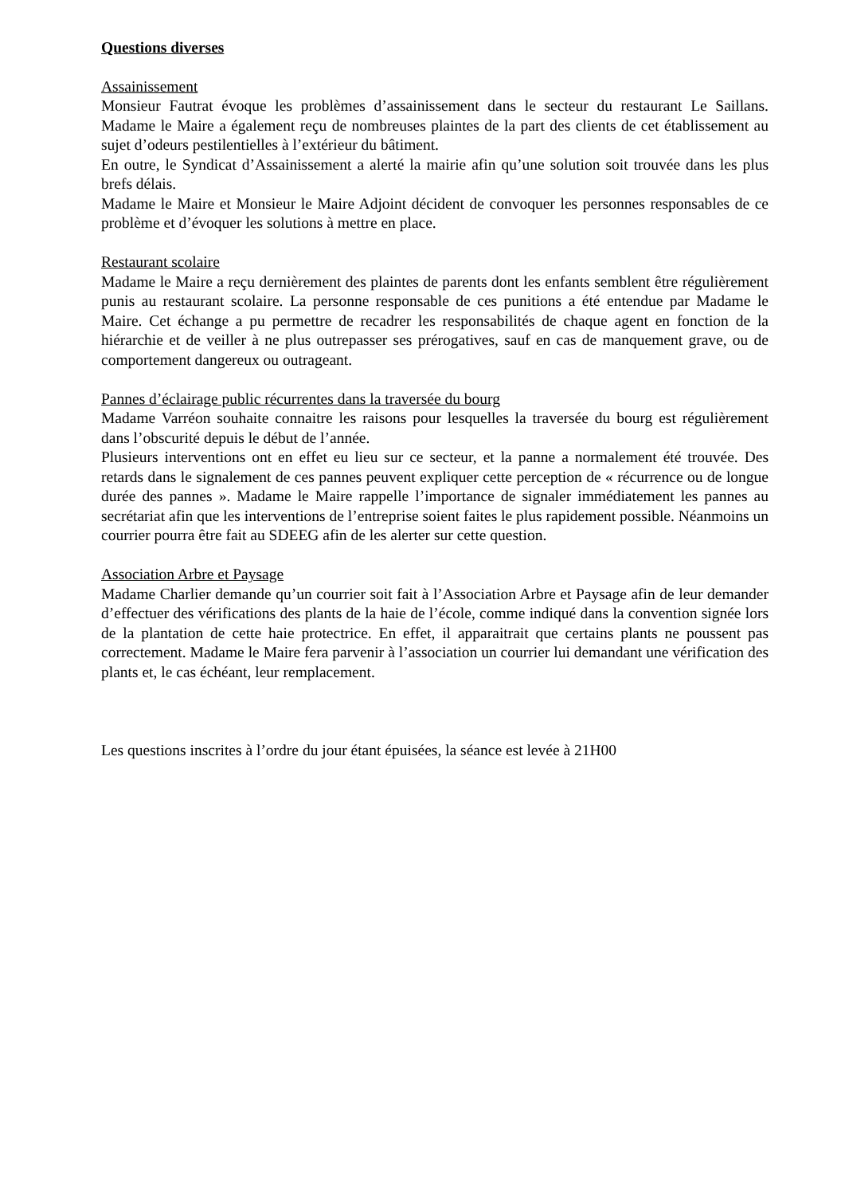Questions diverses
Assainissement
Monsieur Fautrat évoque les problèmes d’assainissement dans le secteur du restaurant Le Saillans. Madame le Maire a également reçu de nombreuses plaintes de la part des clients de cet établissement au sujet d’odeurs pestilentielles à l’extérieur du bâtiment.
En outre, le Syndicat d’Assainissement a alerté la mairie afin qu’une solution soit trouvée dans les plus brefs délais.
Madame le Maire et Monsieur le Maire Adjoint décident de convoquer les personnes responsables de ce problème et d’évoquer les solutions à mettre en place.
Restaurant scolaire
Madame le Maire a reçu dernièrement des plaintes de parents dont les enfants semblent être régulièrement punis au restaurant scolaire. La personne responsable de ces punitions a été entendue par Madame le Maire. Cet échange a pu permettre de recadrer les responsabilités de chaque agent en fonction de la hiérarchie et de veiller à ne plus outrepasser ses prérogatives, sauf en cas de manquement grave, ou de comportement dangereux ou outrageant.
Pannes d’éclairage public récurrentes dans la traversée du bourg
Madame Varréon souhaite connaitre les raisons pour lesquelles la traversée du bourg est régulièrement dans l’obscurité depuis le début de l’année.
Plusieurs interventions ont en effet eu lieu sur ce secteur, et la panne a normalement été trouvée. Des retards dans le signalement de ces pannes peuvent expliquer cette perception de « récurrence ou de longue durée des pannes ». Madame le Maire rappelle l’importance de signaler immédiatement les pannes au secrétariat afin que les interventions de l’entreprise soient faites le plus rapidement possible. Néanmoins un courrier pourra être fait au SDEEG afin de les alerter sur cette question.
Association Arbre et Paysage
Madame Charlier demande qu’un courrier soit fait à l’Association Arbre et Paysage afin de leur demander d’effectuer des vérifications des plants de la haie de l’école, comme indiqué dans la convention signée lors de la plantation de cette haie protectrice. En effet, il apparaitrait que certains plants ne poussent pas correctement. Madame le Maire fera parvenir à l’association un courrier lui demandant une vérification des plants et, le cas échéant, leur remplacement.
Les questions inscrites à l’ordre du jour étant épuisées, la séance est levée à 21H00